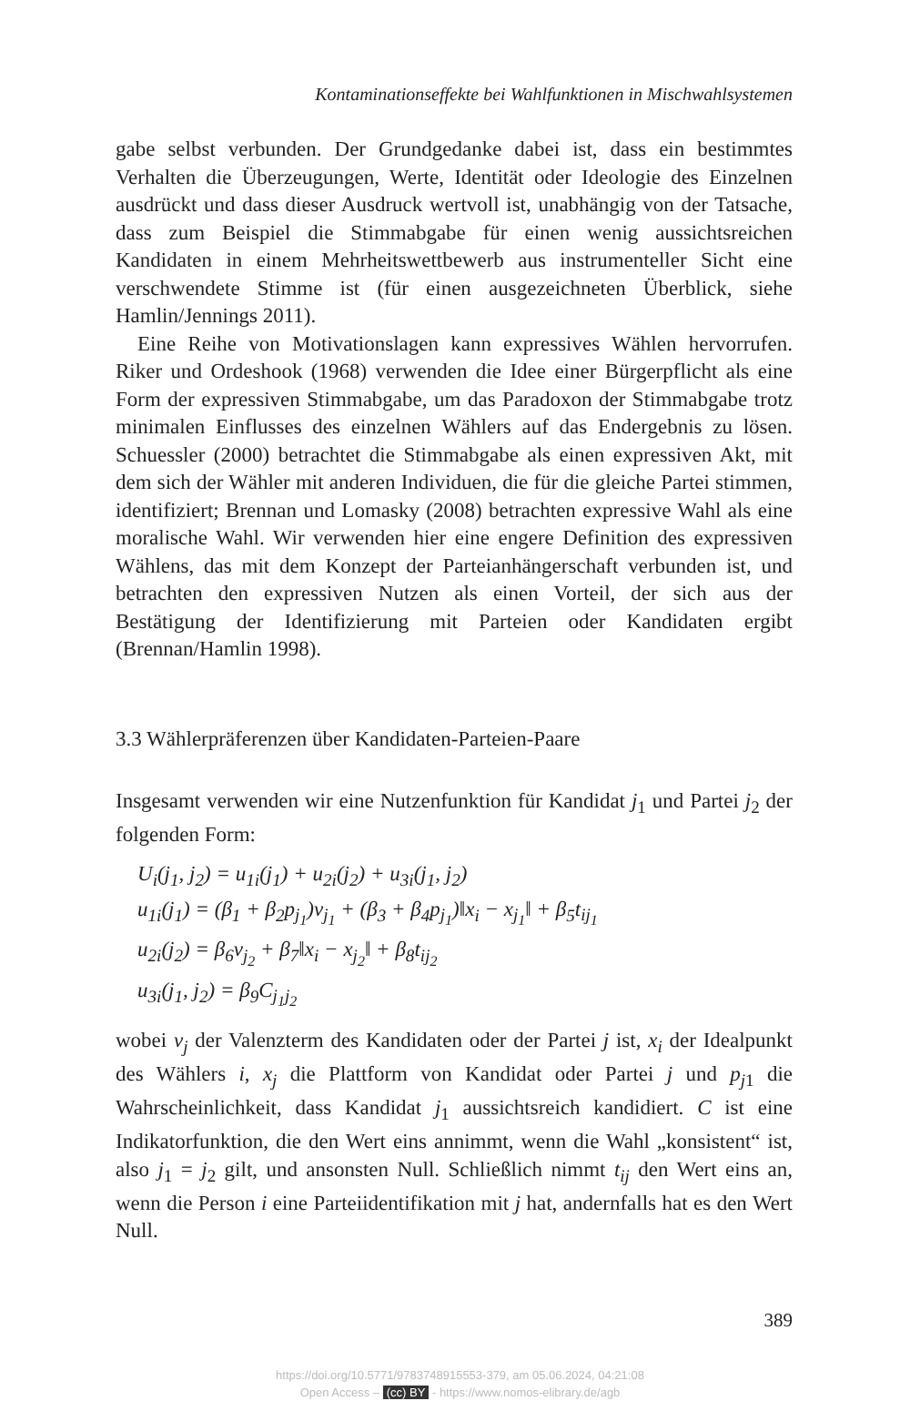Kontaminationseffekte bei Wahlfunktionen in Mischwahlsystemen
gabe selbst verbunden. Der Grundgedanke dabei ist, dass ein bestimmtes Verhalten die Überzeugungen, Werte, Identität oder Ideologie des Einzelnen ausdrückt und dass dieser Ausdruck wertvoll ist, unabhängig von der Tatsache, dass zum Beispiel die Stimmabgabe für einen wenig aussichtsreichen Kandidaten in einem Mehrheitswettbewerb aus instrumenteller Sicht eine verschwendete Stimme ist (für einen ausgezeichneten Überblick, siehe Hamlin/Jennings 2011).
Eine Reihe von Motivationslagen kann expressives Wählen hervorrufen. Riker und Ordeshook (1968) verwenden die Idee einer Bürgerpflicht als eine Form der expressiven Stimmabgabe, um das Paradoxon der Stimmabgabe trotz minimalen Einflusses des einzelnen Wählers auf das Endergebnis zu lösen. Schuessler (2000) betrachtet die Stimmabgabe als einen expressiven Akt, mit dem sich der Wähler mit anderen Individuen, die für die gleiche Partei stimmen, identifiziert; Brennan und Lomasky (2008) betrachten expressive Wahl als eine moralische Wahl. Wir verwenden hier eine engere Definition des expressiven Wählens, das mit dem Konzept der Parteianhängerschaft verbunden ist, und betrachten den expressiven Nutzen als einen Vorteil, der sich aus der Bestätigung der Identifizierung mit Parteien oder Kandidaten ergibt (Brennan/Hamlin 1998).
3.3 Wählerpräferenzen über Kandidaten-Parteien-Paare
Insgesamt verwenden wir eine Nutzenfunktion für Kandidat j<sub>1</sub> und Partei j<sub>2</sub> der folgenden Form:
U<sub>i</sub>(j<sub>1</sub>, j<sub>2</sub>) = u<sub>1i</sub>(j<sub>1</sub>) + u<sub>2i</sub>(j<sub>2</sub>) + u<sub>3i</sub>(j<sub>1</sub>, j<sub>2</sub>)
u<sub>1i</sub>(j<sub>1</sub>) = (β<sub>1</sub> + β<sub>2</sub>p<sub>j<sub>1</sub></sub>)v<sub>j<sub>1</sub></sub> + (β<sub>3</sub> + β<sub>4</sub>p<sub>j<sub>1</sub></sub>)‖x<sub>i</sub> − x<sub>j<sub>1</sub></sub>‖ + β<sub>5</sub>t<sub>ij<sub>1</sub></sub>
u<sub>2i</sub>(j<sub>2</sub>) = β<sub>6</sub>v<sub>j<sub>2</sub></sub> + β<sub>7</sub>‖x<sub>i</sub> − x<sub>j<sub>2</sub></sub>‖ + β<sub>8</sub>t<sub>ij<sub>2</sub></sub>
u<sub>3i</sub>(j<sub>1</sub>, j<sub>2</sub>) = β<sub>9</sub>C<sub>j<sub>1</sub>j<sub>2</sub></sub>
wobei v<sub>j</sub> der Valenzterm des Kandidaten oder der Partei j ist, x<sub>i</sub> der Idealpunkt des Wählers i, x<sub>j</sub> die Plattform von Kandidat oder Partei j und p<sub>j</sub><sub>1</sub> die Wahrscheinlichkeit, dass Kandidat j<sub>1</sub> aussichtsreich kandidiert. C ist eine Indikatorfunktion, die den Wert eins annimmt, wenn die Wahl „konsistent“ ist, also j<sub>1</sub> = j<sub>2</sub> gilt, und ansonsten Null. Schließlich nimmt t<sub>ij</sub> den Wert eins an, wenn die Person i eine Parteiidentifikation mit j hat, andernfalls hat es den Wert Null.
389
https://doi.org/10.5771/9783748915553-379, am 05.06.2024, 04:21:08
Open Access – (cc) BY - https://www.nomos-elibrary.de/agb